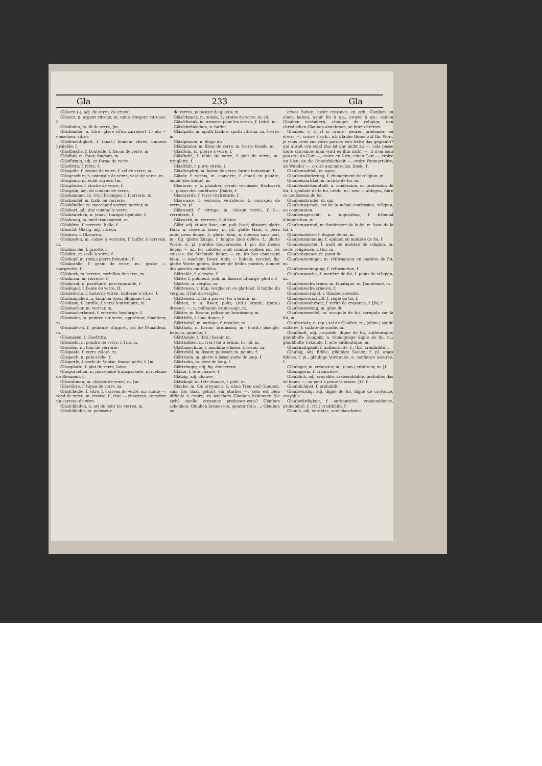Gla 233 Gla
Gläsern (⏑), adj. de verre, de cristal.
Gläserz, n. argent vitreux, m. mine d'argent vitreuse, f.
Gläsfaden, m. fil de verre, [m.
Gläsfenster, n. vitre; glace (d'un carrosse), f.; ein — einsetzen, vitrer.
Gläsfeuchtigkeit, f. (anat.) humeur vitrée, humeur hyaloïde, f.
Gläsflasche, f. bouteille, f. flacon de verre, m.
Gläsfluß, m. fluor; fondant, m.
Gläsförmig, adj. en forme de verre.
Gläsfritte, f. fritte, f.
Gläsgalle, f. écume de verre, f. sel de verre, m.
Gläsgeschirr, n. ustensile de verre, vase de verre, m.
Gläsglanz, m. éclat vitreux, [m.
Gläsglocke, f. cloche de verre, f.
Gläsgrün, adj. de couleur de verre.
Gläshammer, m. (vit.) bécaigne, f. [verrerie, m.
Gläshandel, m. trafic en verrerie.
Gläshändler, m. marchand verrier, verrier, m.
Gläshart, adj. dur comme le verre.
Gläshäutchen, n. (anat.) tunique hyaloïde, f.
Gläshonig, m. miel transparent, m.
Gläshütte, f. verrerie, halle, f.
Gläsicht, Gläsig, adj. vitreux.
Gläsiren, f. Glasuren.
Gläskasten, m. caisse à verrerie, f. buffet à verrerie, m.
Gläskirsche, f. griotte, f.
Gläskitt, m. colle à verre, f.
Gläskopf, m. (min.) pierre hématite, f.
Gläskoralle, f. grain de verre, m.; große —, margriette, f.
Gläskorb, m. verrier; corbillon de verre, m.
Gläskram, m. verrerie, f.
Gläskraut, n. pariétaire, percemuraille, f.
Gläskugel, f. boule de verre, [f.
Gläslaterne, f. lanterne vitrée, lanterne à vitres, f.
Gläslämpchen, n. lampion (pour illuminer), m.
Gläslinse, f. lentille, f. verre lenticulaire, m.
Gläsmacher, m. verrier, m.
Gläsmacherkunst, f. verrerie; hyalurgie, f.
Gläsmaler, m. peintre sur verre, apprêteur, émailleur, m.
Gläsmalerei, f. peinture d'apprêt, art de l'émailleur, m.
Gläsmasse, f. Glasfritte.
Gläsmehl, n. poudre de verre, f. [rie, m.
Gläsofen, m. four de verrerie.
Gläspaste, f. verre coloré, m.
Gläspech, n. poix sèche, f.
Gläsperle, f. perle de Venise, fausse perle, f. [m.
Glässplatte, f. plat de verre, laine.
Gläsporcellan, n. porcelaine transparente, porcelaine de Réaumur, f.
Gläsrahmen, m. châssis de verre, m. [m.
Gläsröhre, f. tuyau de verre, m.
Gläsſcheibe, f. vitre, f. carreau de verre, m.; runde —, rond de verre, m. civette, f.; eine — einsetzen, remettre un carreau de vitre.
Gläsſchleifen, n. art de polir les verres, m.
Gläsſchleifer, m. polisseur
de verres, polisseur de glaces, m.
Gläsſchmelz, m. soude, f.; grains de verre, m. pl.
Gläsſchrank, m. armoire pour les verres, f. [vitré, m.
Gläsſchränkchen, n. buffet
Gläsſpath, m. spath fusible, spath vitreux, m. [verre, m.
Gläsſpinnen, n. filage du
Gläsſpinner, m. fileur de verre, m. [verre fossile, m.
Gläsſtein, m. pierre à verre, f.
Gläsſtafel, f. table de verre, f. plat de verre, m.; tringlette, f.
Gläsſthür, f. porte vitrée, f.
Gläsſtropfen, m. larme de verre, larme batavique, f.
Gläsür, f. vernis, m. couverte, f. émail en poudre, émail (des dents), m.
Glasüren, v. a. plomber, vernir, vernisser; Backwerk —, glacer des confitures. [fiable, f.
Glasürerde, f. terre vitriroterie, f.
Gläswaare, f. verrerie, verroterie, f.; ouvrages de verre, m. pl.
Gläswand, f. vitrage, m. cloison vitrée, f. [—, verroterie, f.
Gläswerk, m. verrerie, f.; kleine
Glätt, adj. et adv. lisse, uni, poli; lissé; glissant; glatte Haar, n. cheveux lisses, m. pl.; glatte Haut, f. peau unie, peau douce, f.; glatte Kinn, n. menton sans poil, m.; fig. glatte Zunge, f. langue bien déliée, f.; glatte Worte, n. pl. paroles doucereuses, f. pl.; die Hosen liegen — an, les culottes sont comme collées sur les cuisses; die Strümpfe liegen — an, les bas chaussent bien; — machen, lisser, unir; — hobeln, recaler; fig. glatte Worte geben, donner de belles paroles, donner des paroles emmiellées.
Glättahle, f. alézoire, f.
Glätte, f. poliment, poli, m. lissure; litharge, glette, f.
Glätteis, n. verglas, m.
Glätteisen, v. imp. verglacer; es glatteist, il tombe du verglas, il fait du verglas.
Glätteisen, n. fer à passer; fer à brunir, m.
Glätten, v. a. lisser, polir; (rel.) brunir; (tann.) dresser; —, n. poliment; brunissage, m.
Glätter, m. lisseur, polisseur; brunisseur, m.
Glättfeile, f. lime douce, f.
Glätthobel, m. varlope, f. recaloir, m.
Glättholz, n. lissoir; brunissoir, m.; (cord.) biseigle, buis, m. guinche, f.
Glättkeule, f. (fab.) lissoir, m.
Glättkolben, m. (rel.) fer à brunir, lissoir, m.
Glättmaschine, f. machine à lisser, f. lissoir, m.
Glättstahl, m. lissoir, polissoir, m. pointe, f.
Glättstein, m. pierre à lisser, patte de loup, f.
Glättzahn, m. dent de loup, f.
Glättzüngig, adj. fig. doucereux.
Glätze, f. tête chauve, f.
Glätzig, adj. chauve.
Glätzkopf, m. tête chauve, f. pelé, m.
Glaube, m. foi; croyance, f.; ohne Treu und Glauben, sans foi; dazu gehört ein starker —, cela est bien difficile à croire; zu welchem Glauben bekennen Sie sich? quelle croyance professez-vous? Glauben schenken, Glauben beimessen, ajouter foi à …; Glauben an
etwas haben, avoir croyance en qch. Glauben an einen haben, avoir foi à qn.; croyer à qn.; seinen Glauben verändern, changer de religion; den christlichen Glauben annehmen, se faire chrétien.
Glauben, v. a. et n. croire; penser, présumer; an etwas —, croire à qch.; ich glaube Ihnen auf Ihr Wort, je vous crois sur votre parole; wer hätte das geglaubt? qui aurait cru cela! das ist gar nicht zu —, cela passe toute croyance; man wird es ihm nicht —, il n'en sera pas cru; an Gott —, croire en Dieu; einen Gott —, croire un Dieu; an die Unsterblichkeit —, croire l'immortalité; an Wunder —, croire aux miracles. [tasie, f.
Glaubensabfall, m. apos-
Glaubensänderung, f. changement de religion, m.
Glaubensartikel, m. article de foi, m.
Glaubensbekenntniß, n. confession, ou profession de foi, f. symbole de la foi, crédo, m.; sein — ablegen, faire sa confession de foi.
Glaubensbruder, m. qui
Glaubensgenoß, est de la même confession, religion, ou communion.
Glaubensgericht, n. inquisition, f. tribunal d'inquisition, m.
Glaubensgrund, m. fondement de la foi, m. base de la foi, f.
Glaubenslehre, f. dogme de foi, m.
Glaubensmeinung, f. opinion en matière de foi, f.
Glaubenspartei, f. parti en matière de religion, m. secte religieuse, f. [foi, m.
Glaubenspunct, m. point de
Glaubensreiniger, m. réformateur en matière de foi, m.
Glaubensreinigung, f. réformation, f.
Glaubenssache, f. matière de foi, f. point de religion, m.
Glaubensschwärmer, m. fanatique, m. [fanatisme, m.
Glaubensschwärmerei, f.
Glaubensscrupel, f. Glaubenszweifel.
Glaubensvorschrift, f. règle de foi, f.
Glaubenswahrheit, f. vérité de croyance, f. [foi, f.
Glaubenszwang, m. gêne de
Glaubenszweifel, m. scrupule de foi, scrupule sur la foi, m.
Glaubersalz, n. (ap.) sel de Glauber, m.; (chim.) soude sulfatée, f. sulfate de soude, m.
Glaubhaft, adj. croyable, digne de foi, authentique; glaubhafte Zeugniß, n. témoignage digne de foi, m.; glaubhafte Urkunde, f. acte authentique, m.
Glaubhaftigkeit, f. authenticité, f.; (th.) crédibilité, f.
Gläubig, adj. fidèle; gläubige Seelen, f. pl. ames fidèles, f. pl.; gläubige Vertrauen, n. confiance assurée, f.
Gläubiger, m. créancier, m.; (com.) créditeur, m. [f.
Gläubigerin, f. créancière,
Glaublich, adj. croyable, vraisemblable, probable; das ist kaum —, on peut à peine le croire. [té, f.
Glaublichkeit, f. probabili-
Glaubwürdig, adj. digne de foi, digne de croyance, croyable.
Glaubwürdigkeit, f. authenticité; vraisemblance, probabilité, f.; (th.) credibilité, f.
Glauch, adj. verdâtre, vert blanchâtre.